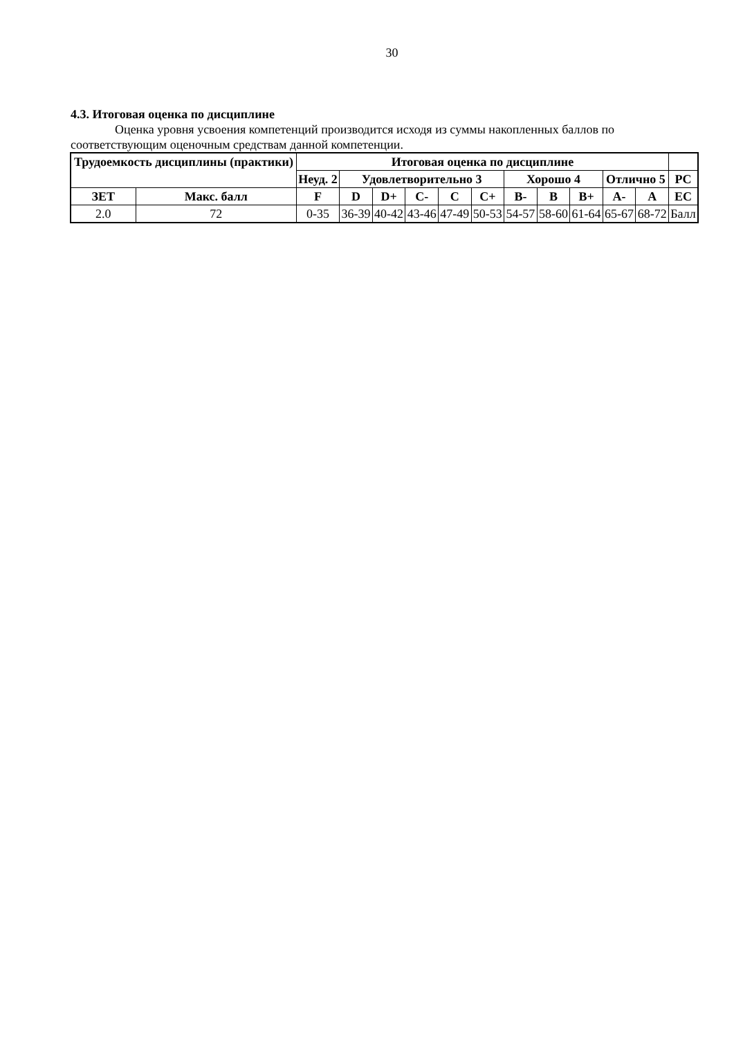30
4.3. Итоговая оценка по дисциплине
Оценка уровня усвоения компетенций производится исходя из суммы накопленных баллов по соответствующим оценочным средствам данной компетенции.
| Трудоемкость дисциплины (практики) | | Итоговая оценка по дисциплине | | | | | | | | | | | |
| --- | --- | --- | --- | --- | --- | --- | --- | --- | --- | --- | --- | --- | --- |
| | | Неуд. 2 | Удовлетворительно 3 | | | | | Хорошо 4 | | | Отлично 5 | | РС |
| ЗЕТ | Макс. балл | F | D | D+ | C- | C | C+ | B- | B | B+ | A- | A | EC |
| 2.0 | 72 | 0-35 | 36-39 | 40-42 | 43-46 | 47-49 | 50-53 | 54-57 | 58-60 | 61-64 | 65-67 | 68-72 | Балл |